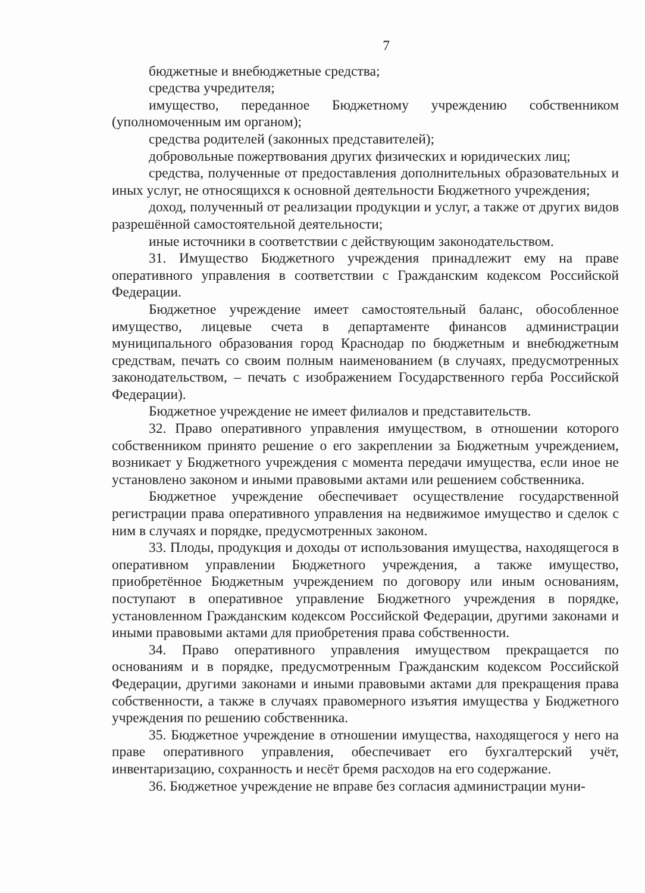7
бюджетные и внебюджетные средства;
средства учредителя;
имущество, переданное Бюджетному учреждению собственником (уполномоченным им органом);
средства родителей (законных представителей);
добровольные пожертвования других физических и юридических лиц;
средства, полученные от предоставления дополнительных образовательных и иных услуг, не относящихся к основной деятельности Бюджетного учреждения;
доход, полученный от реализации продукции и услуг, а также от других видов разрешённой самостоятельной деятельности;
иные источники в соответствии с действующим законодательством.
31. Имущество Бюджетного учреждения принадлежит ему на праве оперативного управления в соответствии с Гражданским кодексом Российской Федерации.
Бюджетное учреждение имеет самостоятельный баланс, обособленное имущество, лицевые счета в департаменте финансов администрации муниципального образования город Краснодар по бюджетным и внебюджетным средствам, печать со своим полным наименованием (в случаях, предусмотренных законодательством, – печать с изображением Государственного герба Российской Федерации).
Бюджетное учреждение не имеет филиалов и представительств.
32. Право оперативного управления имуществом, в отношении которого собственником принято решение о его закреплении за Бюджетным учреждением, возникает у Бюджетного учреждения с момента передачи имущества, если иное не установлено законом и иными правовыми актами или решением собственника.
Бюджетное учреждение обеспечивает осуществление государственной регистрации права оперативного управления на недвижимое имущество и сделок с ним в случаях и порядке, предусмотренных законом.
33. Плоды, продукция и доходы от использования имущества, находящегося в оперативном управлении Бюджетного учреждения, а также имущество, приобретённое Бюджетным учреждением по договору или иным основаниям, поступают в оперативное управление Бюджетного учреждения в порядке, установленном Гражданским кодексом Российской Федерации, другими законами и иными правовыми актами для приобретения права собственности.
34. Право оперативного управления имуществом прекращается по основаниям и в порядке, предусмотренным Гражданским кодексом Российской Федерации, другими законами и иными правовыми актами для прекращения права собственности, а также в случаях правомерного изъятия имущества у Бюджетного учреждения по решению собственника.
35. Бюджетное учреждение в отношении имущества, находящегося у него на праве оперативного управления, обеспечивает его бухгалтерский учёт, инвентаризацию, сохранность и несёт бремя расходов на его содержание.
36. Бюджетное учреждение не вправе без согласия администрации муни-